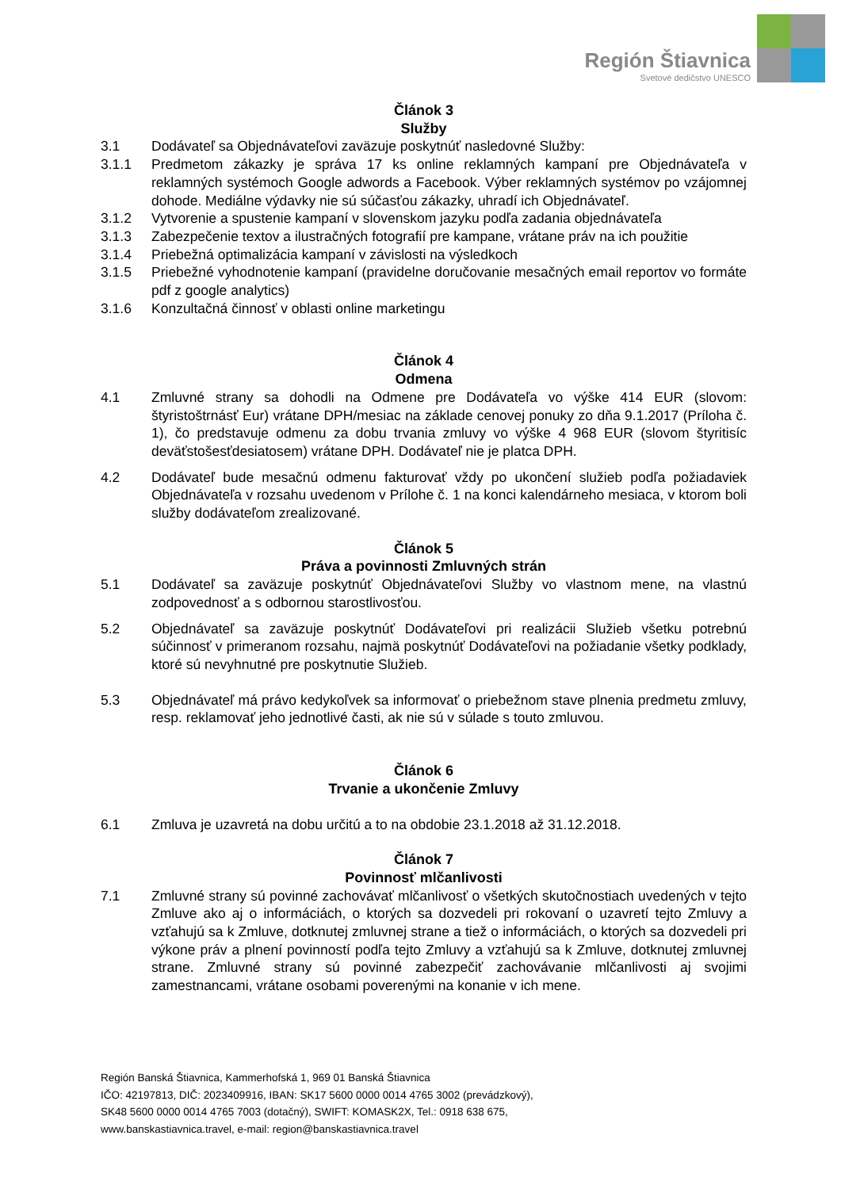Región Štiavnica
Svetové dedičstvo UNESCO
Článok 3
Služby
3.1 Dodávateľ sa Objednávateľovi zaväzuje poskytnúť nasledovné Služby:
3.1.1 Predmetom zákazky je správa 17 ks online reklamných kampaní pre Objednávateľa v reklamných systémoch Google adwords a Facebook. Výber reklamných systémov po vzájomnej dohode. Mediálne výdavky nie sú súčasťou zákazky, uhradí ich Objednávateľ.
3.1.2 Vytvorenie a spustenie kampaní v slovenskom jazyku podľa zadania objednávateľa
3.1.3 Zabezpečenie textov a ilustračných fotografií pre kampane, vrátane práv na ich použitie
3.1.4 Priebežná optimalizácia kampaní v závislosti na výsledkoch
3.1.5 Priebežné vyhodnotenie kampaní (pravidelne doručovanie mesačných email reportov vo formáte pdf z google analytics)
3.1.6 Konzultačná činnosť v oblasti online marketingu
Článok 4
Odmena
4.1 Zmluvné strany sa dohodli na Odmene pre Dodávateľa vo výške 414 EUR (slovom: štyristoštrnásť Eur) vrátane DPH/mesiac na základe cenovej ponuky zo dňa 9.1.2017 (Príloha č. 1), čo predstavuje odmenu za dobu trvania zmluvy vo výške 4 968 EUR (slovom štyritisíc deväťstošesťdesiatosem) vrátane DPH. Dodávateľ nie je platca DPH.
4.2 Dodávateľ bude mesačnú odmenu fakturovať vždy po ukončení služieb podľa požiadaviek Objednávateľa v rozsahu uvedenom v Prílohe č. 1 na konci kalendárneho mesiaca, v ktorom boli služby dodávateľom zrealizované.
Článok 5
Práva a povinnosti Zmluvných strán
5.1 Dodávateľ sa zaväzuje poskytnúť Objednávateľovi Služby vo vlastnom mene, na vlastnú zodpovednosť a s odbornou starostlivosťou.
5.2 Objednávateľ sa zaväzuje poskytnúť Dodávateľovi pri realizácii Služieb všetku potrebnú súčinnosť v primeranom rozsahu, najmä poskytnúť Dodávateľovi na požiadanie všetky podklady, ktoré sú nevyhnutné pre poskytnutie Služieb.
5.3 Objednávateľ má právo kedykoľvek sa informovať o priebežnom stave plnenia predmetu zmluvy, resp. reklamovať jeho jednotlivé časti, ak nie sú v súlade s touto zmluvou.
Článok 6
Trvanie a ukončenie Zmluvy
6.1 Zmluva je uzavretá na dobu určitú a to na obdobie 23.1.2018 až 31.12.2018.
Článok 7
Povinnosť mlčanlivosti
7.1 Zmluvné strany sú povinné zachovávať mlčanlivosť o všetkých skutočnostiach uvedených v tejto Zmluve ako aj o informáciách, o ktorých sa dozvedeli pri rokovaní o uzavretí tejto Zmluvy a vzťahujú sa k Zmluve, dotknutej zmluvnej strane a tiež o informáciách, o ktorých sa dozvedeli pri výkone práv a plnení povinností podľa tejto Zmluvy a vzťahujú sa k Zmluve, dotknutej zmluvnej strane. Zmluvné strany sú povinné zabezpečiť zachovávanie mlčanlivosti aj svojimi zamestnancami, vrátane osobami poverenými na konanie v ich mene.
Región Banská Štiavnica, Kammerhofská 1, 969 01 Banská Štiavnica
IČO: 42197813, DIČ: 2023409916, IBAN: SK17 5600 0000 0014 4765 3002 (prevádzkový),
SK48 5600 0000 0014 4765 7003 (dotačný), SWIFT: KOMASK2X, Tel.: 0918 638 675,
www.banskastiavnica.travel, e-mail: region@banskastiavnica.travel